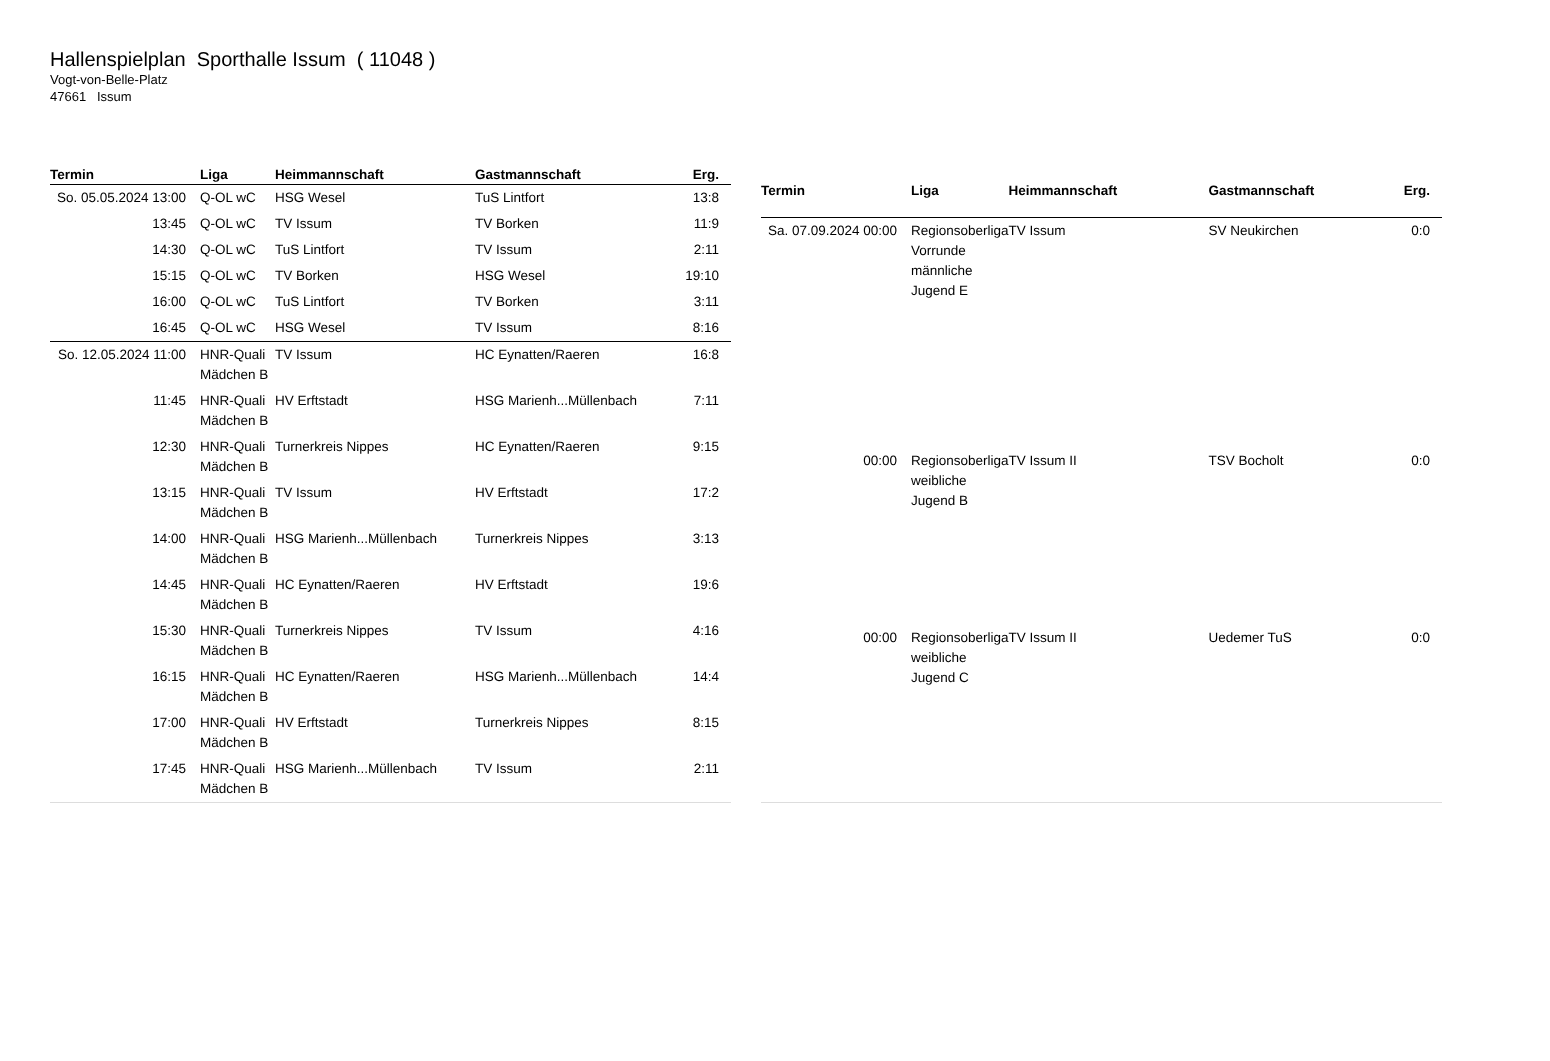Hallenspielplan Sporthalle Issum ( 11048 )
Vogt-von-Belle-Platz
47661 Issum
| Termin | Liga | Heimmannschaft | Gastmannschaft | Erg. |
| --- | --- | --- | --- | --- |
| So. 05.05.2024 13:00 | Q-OL wC | HSG Wesel | TuS Lintfort | 13:8 |
| 13:45 | Q-OL wC | TV Issum | TV Borken | 11:9 |
| 14:30 | Q-OL wC | TuS Lintfort | TV Issum | 2:11 |
| 15:15 | Q-OL wC | TV Borken | HSG Wesel | 19:10 |
| 16:00 | Q-OL wC | TuS Lintfort | TV Borken | 3:11 |
| 16:45 | Q-OL wC | HSG Wesel | TV Issum | 8:16 |
| So. 12.05.2024 11:00 | HNR-Quali Mädchen B | TV Issum | HC Eynatten/Raeren | 16:8 |
| 11:45 | HNR-Quali Mädchen B | HV Erftstadt | HSG Marienh...Müllenbach | 7:11 |
| 12:30 | HNR-Quali Mädchen B | Turnerkreis Nippes | HC Eynatten/Raeren | 9:15 |
| 13:15 | HNR-Quali Mädchen B | TV Issum | HV Erftstadt | 17:2 |
| 14:00 | HNR-Quali Mädchen B | HSG Marienh...Müllenbach | Turnerkreis Nippes | 3:13 |
| 14:45 | HNR-Quali Mädchen B | HC Eynatten/Raeren | HV Erftstadt | 19:6 |
| 15:30 | HNR-Quali Mädchen B | Turnerkreis Nippes | TV Issum | 4:16 |
| 16:15 | HNR-Quali Mädchen B | HC Eynatten/Raeren | HSG Marienh...Müllenbach | 14:4 |
| 17:00 | HNR-Quali Mädchen B | HV Erftstadt | Turnerkreis Nippes | 8:15 |
| 17:45 | HNR-Quali Mädchen B | HSG Marienh...Müllenbach | TV Issum | 2:11 |
| Termin | Liga | Heimmannschaft | Gastmannschaft | Erg. |
| --- | --- | --- | --- | --- |
| Sa. 07.09.2024 00:00 | Regionsoberliga Vorrunde männliche Jugend E | TV Issum | SV Neukirchen | 0:0 |
| 00:00 | Regionsoberliga weibliche Jugend B | TV Issum II | TSV Bocholt | 0:0 |
| 00:00 | Regionsoberliga weibliche Jugend C | TV Issum II | Uedemer TuS | 0:0 |